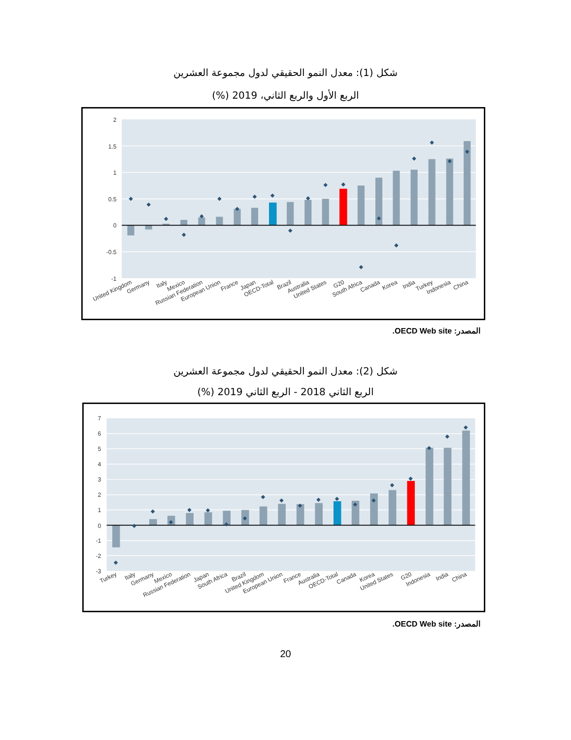شكل (1): معدل النمو الحقيقي لدول مجموعة العشرين
الربع الأول والربع الثاني، 2019 (%)
2
1.5
1
0.5
0
-0.5
-1
United Kingdom
Germany
Italy
Mexico
Russian Federation
European Union
France
Japan
OECD-Total
Brazil
Australia
United States
G20
South Africa
Canada
Korea
India
Turkey
Indonesia
China
المصدر: OECD Web site.
شكل (2): معدل النمو الحقيقي لدول مجموعة العشرين
الربع الثاني 2018 - الربع الثاني 2019 (%)
7
6
5
4
3
2
1
0
-1
-2
-3
Turkey
Italy
Germany
Mexico
Russian Federation
Japan
South Africa
Brazil
United Kingdom
European Union
France
Australia
OECD-Total
Canada
Korea
United States
G20
Indonesia
India
China
المصدر: OECD Web site.
20